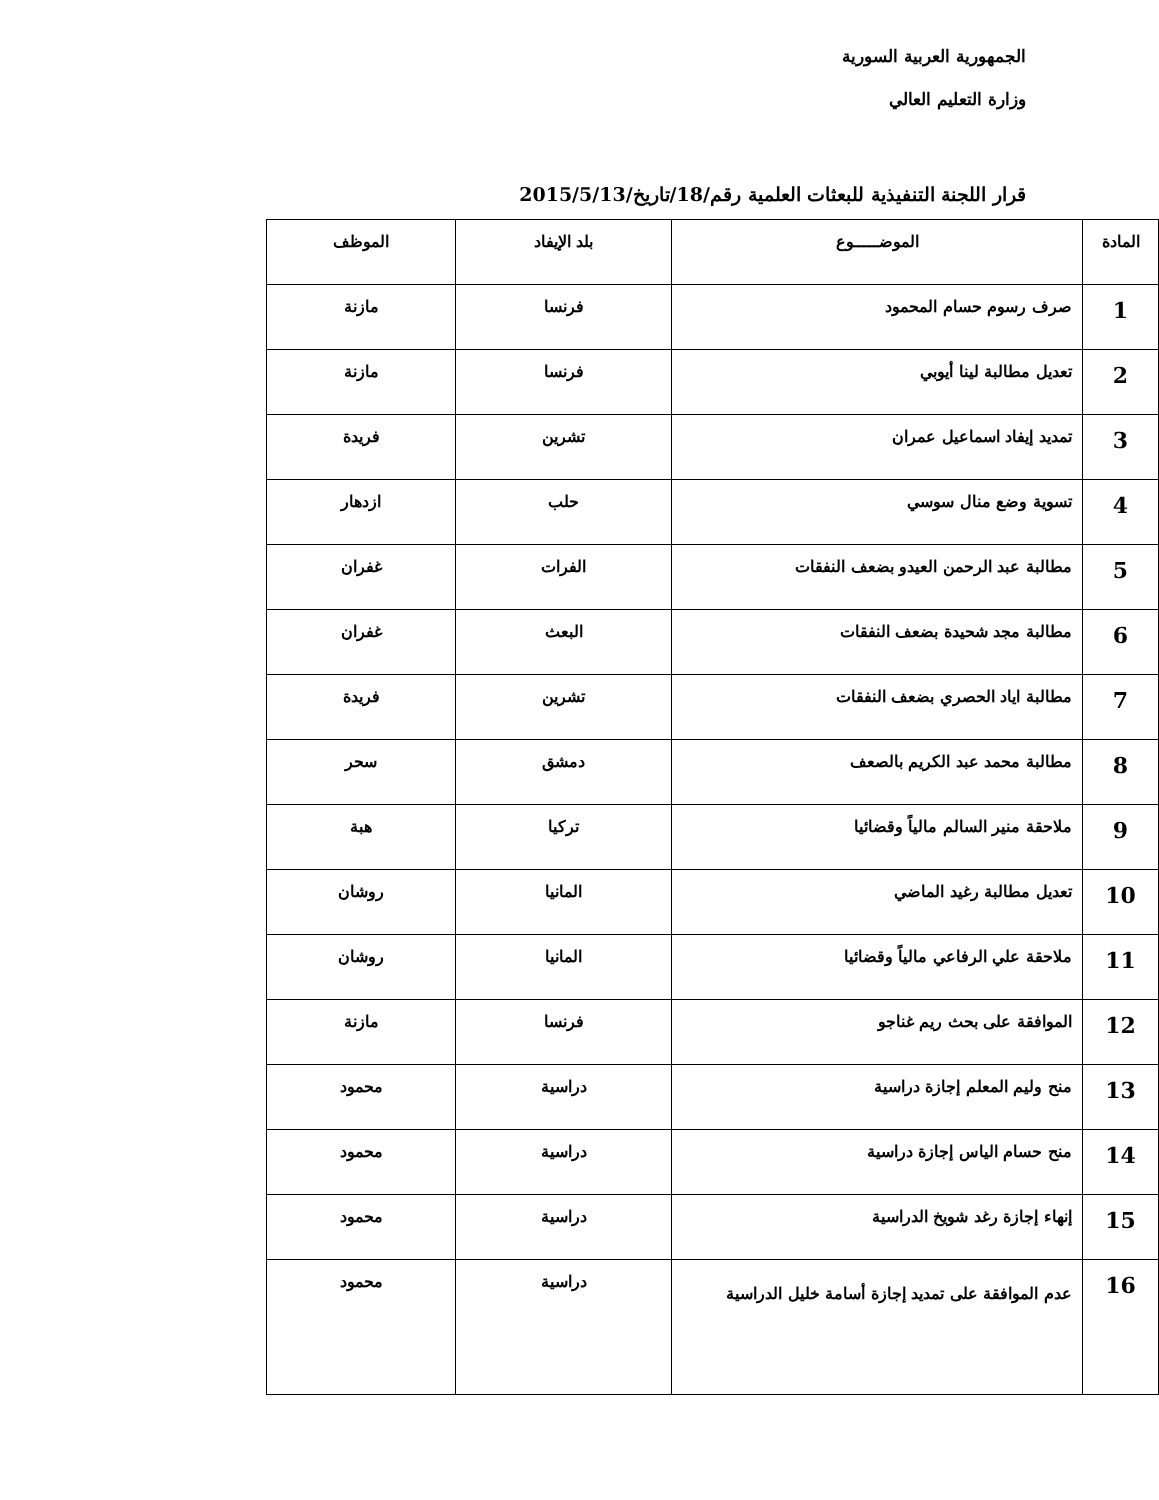الجمهورية العربية السورية
وزارة التعليم العالي
قرار اللجنة التنفيذية للبعثات العلمية رقم/18/تاريخ/2015/5/13
| المادة | الموضـــــوع | بلد الإيفاد | الموظف |
| --- | --- | --- | --- |
| 1 | صرف رسوم حسام المحمود | فرنسا | مازنة |
| 2 | تعديل مطالبة لينا أيوبي | فرنسا | مازنة |
| 3 | تمديد إيفاد اسماعيل عمران | تشرين | فريدة |
| 4 | تسوية وضع منال سوسي | حلب | ازدهار |
| 5 | مطالبة عبد الرحمن العيدو بضعف النفقات | الفرات | غفران |
| 6 | مطالبة مجد شحيدة بضعف النفقات | البعث | غفران |
| 7 | مطالبة اياد الحصري بضعف النفقات | تشرين | فريدة |
| 8 | مطالبة محمد عبد الكريم بالصعف | دمشق | سحر |
| 9 | ملاحقة منير السالم مالياً وقضائيا | تركيا | هبة |
| 10 | تعديل مطالبة رغيد الماضي | المانيا | روشان |
| 11 | ملاحقة علي الرفاعي مالياً وقضائيا | المانيا | روشان |
| 12 | الموافقة على بحث ريم غناجو | فرنسا | مازنة |
| 13 | منح وليم المعلم إجازة دراسية | دراسية | محمود |
| 14 | منح حسام الياس إجازة دراسية | دراسية | محمود |
| 15 | إنهاء إجازة رغد شويخ الدراسية | دراسية | محمود |
| 16 | عدم الموافقة على تمديد إجازة أسامة خليل الدراسية | دراسية | محمود |